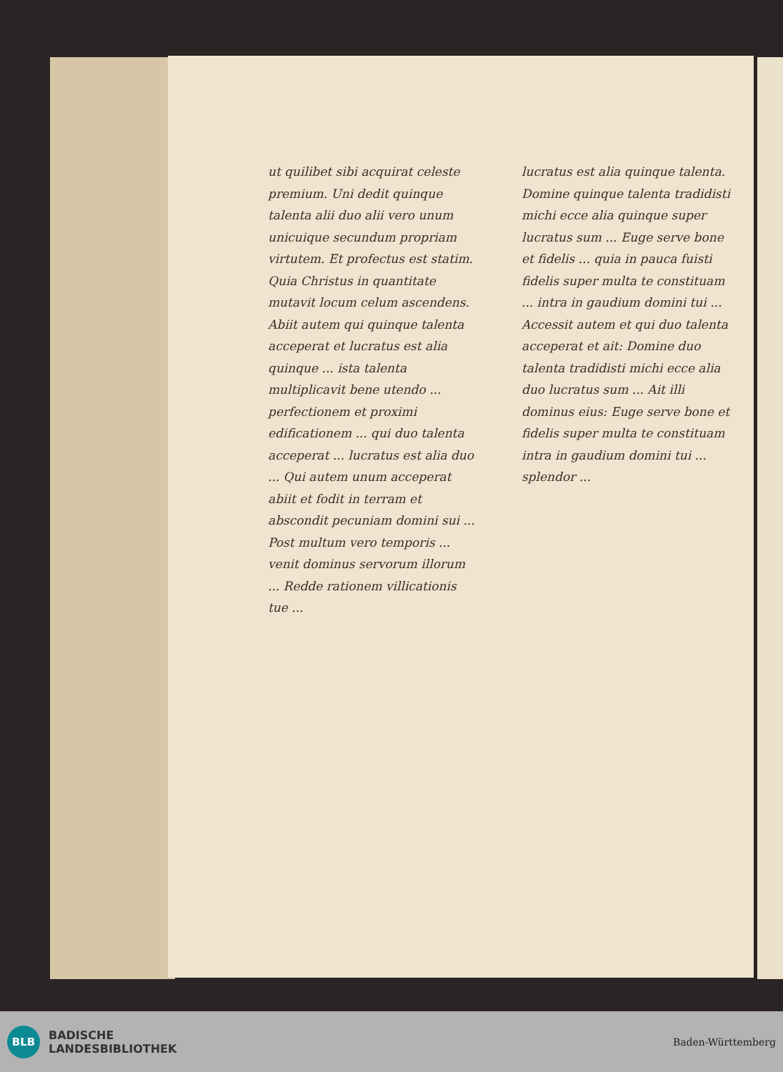ut quilibet sibi acquirat celeste premium. Uni dedit quinque talenta alii duo alii vero unum unicuique secundum propriam virtutem. Et profectus est statim. Quia Christus in quantitate mutavit locum celum ascendens. Abiit autem qui quinque talenta acceperat et lucratus est alia quinque ... ista talenta multiplicavit bene utendo ... perfectionem et proximi edificationem ... qui duo talenta acceperat ... lucratus est alia duo ... Qui autem unum acceperat abiit et fodit in terram et abscondit pecuniam domini sui ... Post multum vero temporis ... venit dominus servorum illorum ... Redde rationem villicationis tue ...
lucratus est alia quinque talenta. Domine quinque talenta tradidisti michi ecce alia quinque super lucratus sum ... Euge serve bone et fidelis ... quia in pauca fuisti fidelis super multa te constituam ... intra in gaudium domini tui ... Accessit autem et qui duo talenta acceperat et ait: Domine duo talenta tradidisti michi ecce alia duo lucratus sum ... Ait illi dominus eius: Euge serve bone et fidelis super multa te constituam intra in gaudium domini tui ... splendor ...
BLB
BADISCHE
LANDESBIBLIOTHEK
Baden-Württemberg